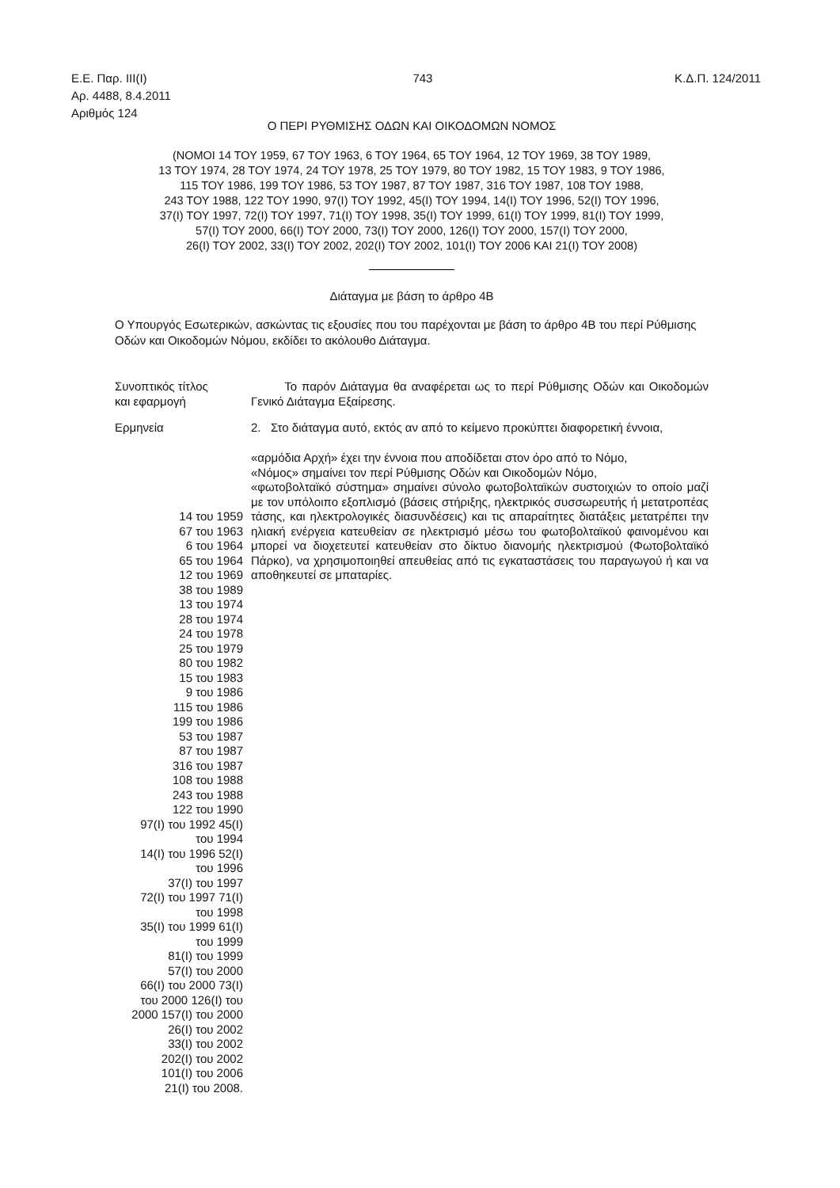Ε.Ε. Παρ. ΙΙΙ(Ι)
Αρ. 4488, 8.4.2011
Αριθμός 124
743 Κ.Δ.Π. 124/2011
Ο ΠΕΡΙ ΡΥΘΜΙΣΗΣ ΟΔΩΝ ΚΑΙ ΟΙΚΟΔΟΜΩΝ ΝΟΜΟΣ
(ΝΟΜΟΙ 14 ΤΟΥ 1959, 67 ΤΟΥ 1963, 6 ΤΟΥ 1964, 65 ΤΟΥ 1964, 12 ΤΟΥ 1969, 38 ΤΟΥ 1989,
13 ΤΟΥ 1974, 28 ΤΟΥ 1974, 24 ΤΟΥ 1978, 25 ΤΟΥ 1979, 80 ΤΟΥ 1982, 15 ΤΟΥ 1983, 9 ΤΟΥ 1986,
115 ΤΟΥ 1986, 199 ΤΟΥ 1986, 53 ΤΟΥ 1987, 87 ΤΟΥ 1987, 316 ΤΟΥ 1987, 108 ΤΟΥ 1988,
243 ΤΟΥ 1988, 122 ΤΟΥ 1990, 97(Ι) ΤΟΥ 1992, 45(Ι) ΤΟΥ 1994, 14(Ι) ΤΟΥ 1996, 52(Ι) ΤΟΥ 1996,
37(Ι) ΤΟΥ 1997, 72(Ι) ΤΟΥ 1997, 71(Ι) ΤΟΥ 1998, 35(Ι) ΤΟΥ 1999, 61(Ι) ΤΟΥ 1999, 81(Ι) ΤΟΥ 1999,
57(Ι) ΤΟΥ 2000, 66(Ι) ΤΟΥ 2000, 73(Ι) ΤΟΥ 2000, 126(Ι) ΤΟΥ 2000, 157(Ι) ΤΟΥ 2000,
26(Ι) ΤΟΥ 2002, 33(Ι) ΤΟΥ 2002, 202(Ι) ΤΟΥ 2002, 101(Ι) ΤΟΥ 2006 ΚΑΙ 21(Ι) ΤΟΥ 2008)
Διάταγμα με βάση το άρθρο 4Β
Ο Υπουργός Εσωτερικών, ασκώντας τις εξουσίες που του παρέχονται με βάση το άρθρο 4Β του περί Ρύθμισης Οδών και Οικοδομών Νόμου, εκδίδει το ακόλουθο Διάταγμα.
Συνοπτικός τίτλος
και εφαρμογή
Το παρόν Διάταγμα θα αναφέρεται ως το περί Ρύθμισης Οδών και Οικοδομών Γενικό Διάταγμα Εξαίρεσης.
Ερμηνεία 2. Στο διάταγμα αυτό, εκτός αν από το κείμενο προκύπτει διαφορετική έννοια,
14 του 1959
67 του 1963
6 του 1964
65 του 1964
12 του 1969
38 του 1989
13 του 1974
28 του 1974
24 του 1978
25 του 1979
80 του 1982
15 του 1983
9 του 1986
115 του 1986
199 του 1986
53 του 1987
87 του 1987
316 του 1987
108 του 1988
243 του 1988
122 του 1990
97(Ι) του 1992 45(Ι)
του 1994
14(Ι) του 1996 52(Ι)
του 1996
37(Ι) του 1997
72(Ι) του 1997 71(Ι)
του 1998
35(Ι) του 1999 61(Ι)
του 1999
81(Ι) του 1999
57(Ι) του 2000
66(Ι) του 2000 73(Ι)
του 2000 126(Ι) του
2000 157(Ι) του 2000
26(Ι) του 2002
33(Ι) του 2002
202(Ι) του 2002
101(Ι) του 2006
21(Ι) του 2008.
«αρμόδια Αρχή» έχει την έννοια που αποδίδεται στον όρο από το Νόμο,
«Νόμος» σημαίνει τον περί Ρύθμισης Οδών και Οικοδομών Νόμο,
«φωτοβολταϊκό σύστημα» σημαίνει σύνολο φωτοβολταϊκών συστοιχιών το οποίο μαζί με τον υπόλοιπο εξοπλισμό (βάσεις στήριξης, ηλεκτρικός συσσωρευτής ή μετατροπέας τάσης, και ηλεκτρολογικές διασυνδέσεις) και τις απαραίτητες διατάξεις μετατρέπει την ηλιακή ενέργεια κατευθείαν σε ηλεκτρισμό μέσω του φωτοβολταϊκού φαινομένου και μπορεί να διοχετευτεί κατευθείαν στο δίκτυο διανομής ηλεκτρισμού (Φωτοβολταϊκό Πάρκο), να χρησιμοποιηθεί απευθείας από τις εγκαταστάσεις του παραγωγού ή και να αποθηκευτεί σε μπαταρίες.